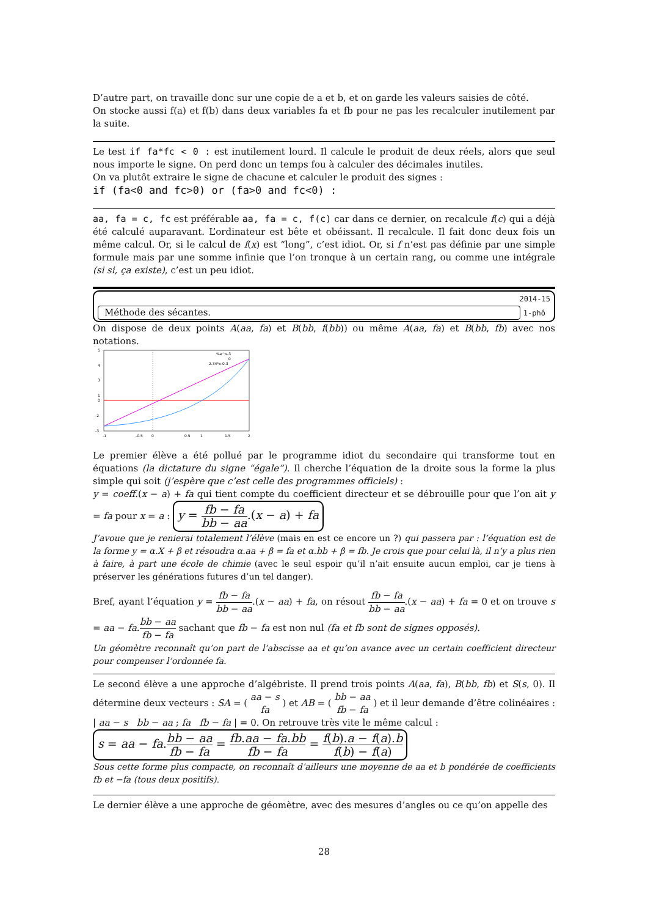D’autre part, on travaille donc sur une copie de a et b, et on garde les valeurs saisies de côté.
On stocke aussi f(a) et f(b) dans deux variables fa et fb pour ne pas les recalculer inutilement par la suite.
Le test if fa*fc < 0 : est inutilement lourd. Il calcule le produit de deux réels, alors que seul nous importe le signe. On perd donc un temps fou à calculer des décimales inutiles.
On va plutôt extraire le signe de chacune et calculer le produit des signes :
if (fa<0 and fc>0) or (fa>0 and fc<0) :
aa, fa = c, fc est préférable aa, fa = c, f(c) car dans ce dernier, on recalcule f(c) qui a déjà été calculé auparavant. L’ordinateur est bête et obéissant. Il recalcule. Il fait donc deux fois un même calcul. Or, si le calcul de f(x) est “long”, c’est idiot. Or, si f n’est pas définie par une simple formule mais par une somme infinie que l’on tronque à un certain rang, ou comme une intégrale (si si, ça existe), c’est un peu idiot.
2014-15
Méthode des sécantes.
1-phô
On dispose de deux points A(aa, fa) et B(bb, f(bb)) ou même A(aa, fa) et B(bb, fb) avec nos notations.
5
4
3
1
0
-2
-3
-1
-0.5
0
0.5
1
1.5
2
%e^x-3
0
2.34*x-0.3
Le premier élève a été pollué par le programme idiot du secondaire qui transforme tout en équations (la dictature du signe “égale”). Il cherche l’équation de la droite sous la forme la plus simple qui soit (j’espère que c’est celle des programmes officiels) :
y = coeff.(x − a) + fa qui tient compte du coefficient directeur et se débrouille pour que l’on ait y = fa pour x = a : y = fb − fa bb − aa.(x − a) + fa
J’avoue que je renierai totalement l’élève (mais en est ce encore un ?) qui passera par : l’équation est de la forme y = α.X + β et résoudra α.aa + β = fa et α.bb + β = fb. Je crois que pour celui là, il n’y a plus rien à faire, à part une école de chimie (avec le seul espoir qu’il n’ait ensuite aucun emploi, car je tiens à préserver les générations futures d’un tel danger).
Bref, ayant l’équation y = fb − fa bb − aa.(x − aa) + fa, on résout fb − fa bb − aa.(x − aa) + fa = 0 et on trouve s = aa − fa.bb − aa fb − fa sachant que fb − fa est non nul (fa et fb sont de signes opposés).
Un géomètre reconnaît qu’on part de l’abscisse aa et qu’on avance avec un certain coefficient directeur pour compenser l’ordonnée fa.
Le second élève a une approche d’algébriste. Il prend trois points A(aa, fa), B(bb, fb) et S(s, 0). Il détermine deux vecteurs : SA = ( aa − s fa ) et AB = ( bb − aa fb − fa ) et il leur demande d’être colinéaires : | aa − s bb − aa ; fa fb − fa | = 0. On retrouve très vite le même calcul :
s = aa − fa.bb − aa fb − fa = fb.aa − fa.bb fb − fa = f(b).a − f(a).b f(b) − f(a)
Sous cette forme plus compacte, on reconnaît d’ailleurs une moyenne de aa et b pondérée de coefficients fb et −fa (tous deux positifs).
Le dernier élève a une approche de géomètre, avec des mesures d’angles ou ce qu’on appelle des
28